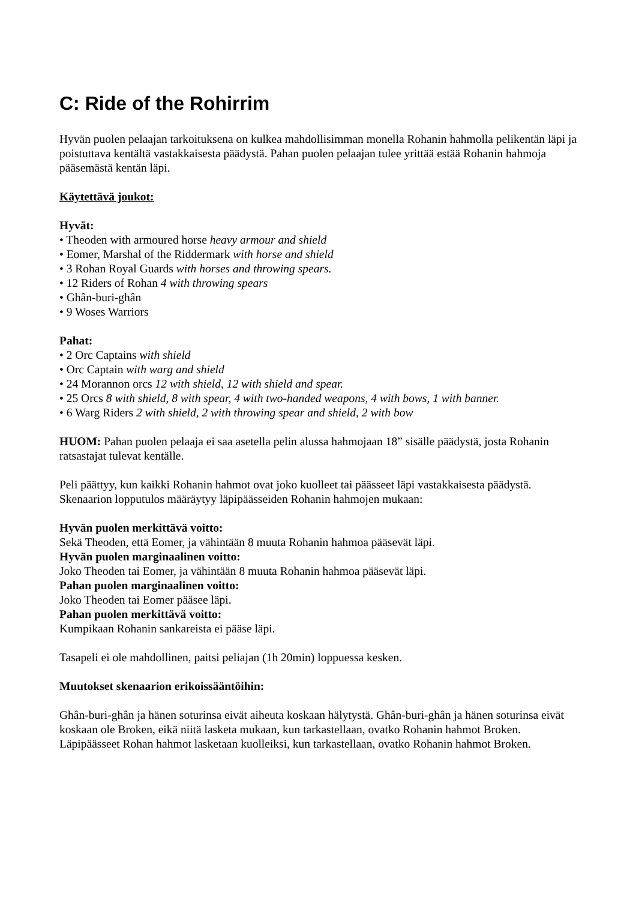C: Ride of the Rohirrim
Hyvän puolen pelaajan tarkoituksena on kulkea mahdollisimman monella Rohanin hahmolla pelikentän läpi ja poistuttava kentältä vastakkaisesta päädystä. Pahan puolen pelaajan tulee yrittää estää Rohanin hahmoja pääsemästä kentän läpi.
Käytettävä joukot:
Hyvät:
• Theoden with armoured horse heavy armour and shield
• Eomer, Marshal of the Riddermark with horse and shield
• 3 Rohan Royal Guards with horses and throwing spears.
• 12 Riders of Rohan 4 with throwing spears
• Ghân-buri-ghân
• 9 Woses Warriors
Pahat:
• 2 Orc Captains with shield
• Orc Captain with warg and shield
• 24 Morannon orcs 12 with shield, 12 with shield and spear.
• 25 Orcs 8 with shield, 8 with spear, 4 with two-handed weapons, 4 with bows, 1 with banner.
• 6 Warg Riders 2 with shield, 2 with throwing spear and shield, 2 with bow
HUOM: Pahan puolen pelaaja ei saa asetella pelin alussa hahmojaan 18” sisälle päädystä, josta Rohanin ratsastajat tulevat kentälle.
Peli päättyy, kun kaikki Rohanin hahmot ovat joko kuolleet tai päässeet läpi vastakkaisesta päädystä. Skenaarion lopputulos määräytyy läpipäässeiden Rohanin hahmojen mukaan:
Hyvän puolen merkittävä voitto:
Sekä Theoden, että Eomer, ja vähintään 8 muuta Rohanin hahmoa pääsevät läpi.
Hyvän puolen marginaalinen voitto:
Joko Theoden tai Eomer, ja vähintään 8 muuta Rohanin hahmoa pääsevät läpi.
Pahan puolen marginaalinen voitto:
Joko Theoden tai Eomer pääsee läpi.
Pahan puolen merkittävä voitto:
Kumpikaan Rohanin sankareista ei pääse läpi.
Tasapeli ei ole mahdollinen, paitsi peliajan (1h 20min) loppuessa kesken.
Muutokset skenaarion erikoissääntöihin:
Ghân-buri-ghân ja hänen soturinsa eivät aiheuta koskaan hälytystä. Ghân-buri-ghân ja hänen soturinsa eivät koskaan ole Broken, eikä niitä lasketa mukaan, kun tarkastellaan, ovatko Rohanin hahmot Broken. Läpipäässeet Rohan hahmot lasketaan kuolleiksi, kun tarkastellaan, ovatko Rohanin hahmot Broken.